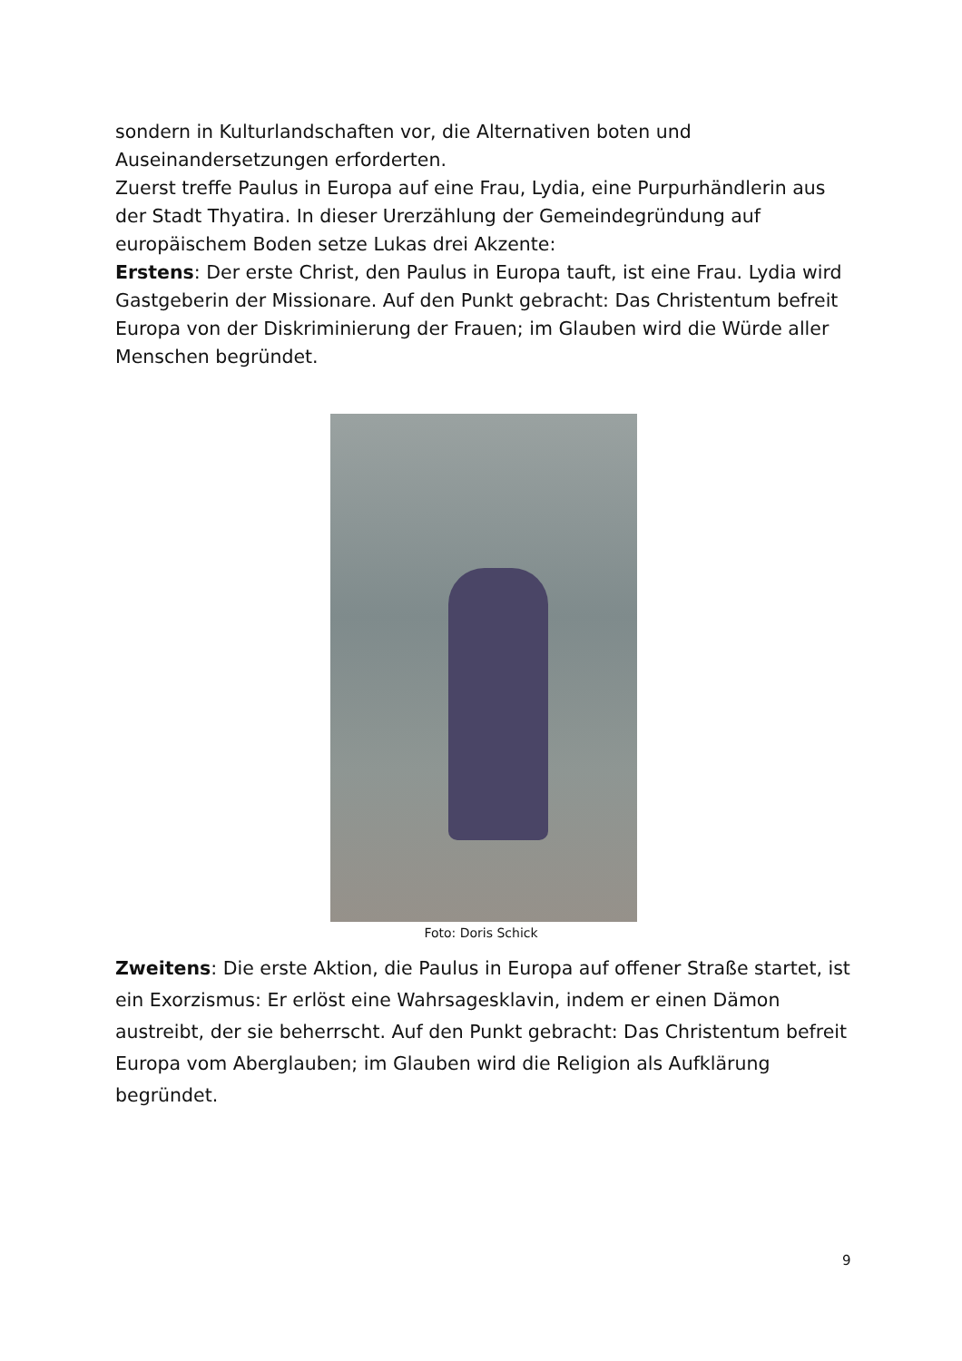sondern in Kulturlandschaften vor, die Alternativen boten und Auseinandersetzungen erforderten.
Zuerst treffe Paulus in Europa auf eine Frau, Lydia, eine Purpurhändlerin aus der Stadt Thyatira. In dieser Urerzählung der Gemeindegründung auf europäischem Boden setze Lukas drei Akzente:
Erstens: Der erste Christ, den Paulus in Europa tauft, ist eine Frau. Lydia wird Gastgeberin der Missionare. Auf den Punkt gebracht: Das Christentum befreit Europa von der Diskriminierung der Frauen; im Glauben wird die Würde aller Menschen begründet.
Foto: Doris Schick
Zweitens: Die erste Aktion, die Paulus in Europa auf offener Straße startet, ist ein Exorzismus: Er erlöst eine Wahrsagesklavin, indem er einen Dämon austreibt, der sie beherrscht. Auf den Punkt gebracht: Das Christentum befreit Europa vom Aberglauben; im Glauben wird die Religion als Aufklärung begründet.
9